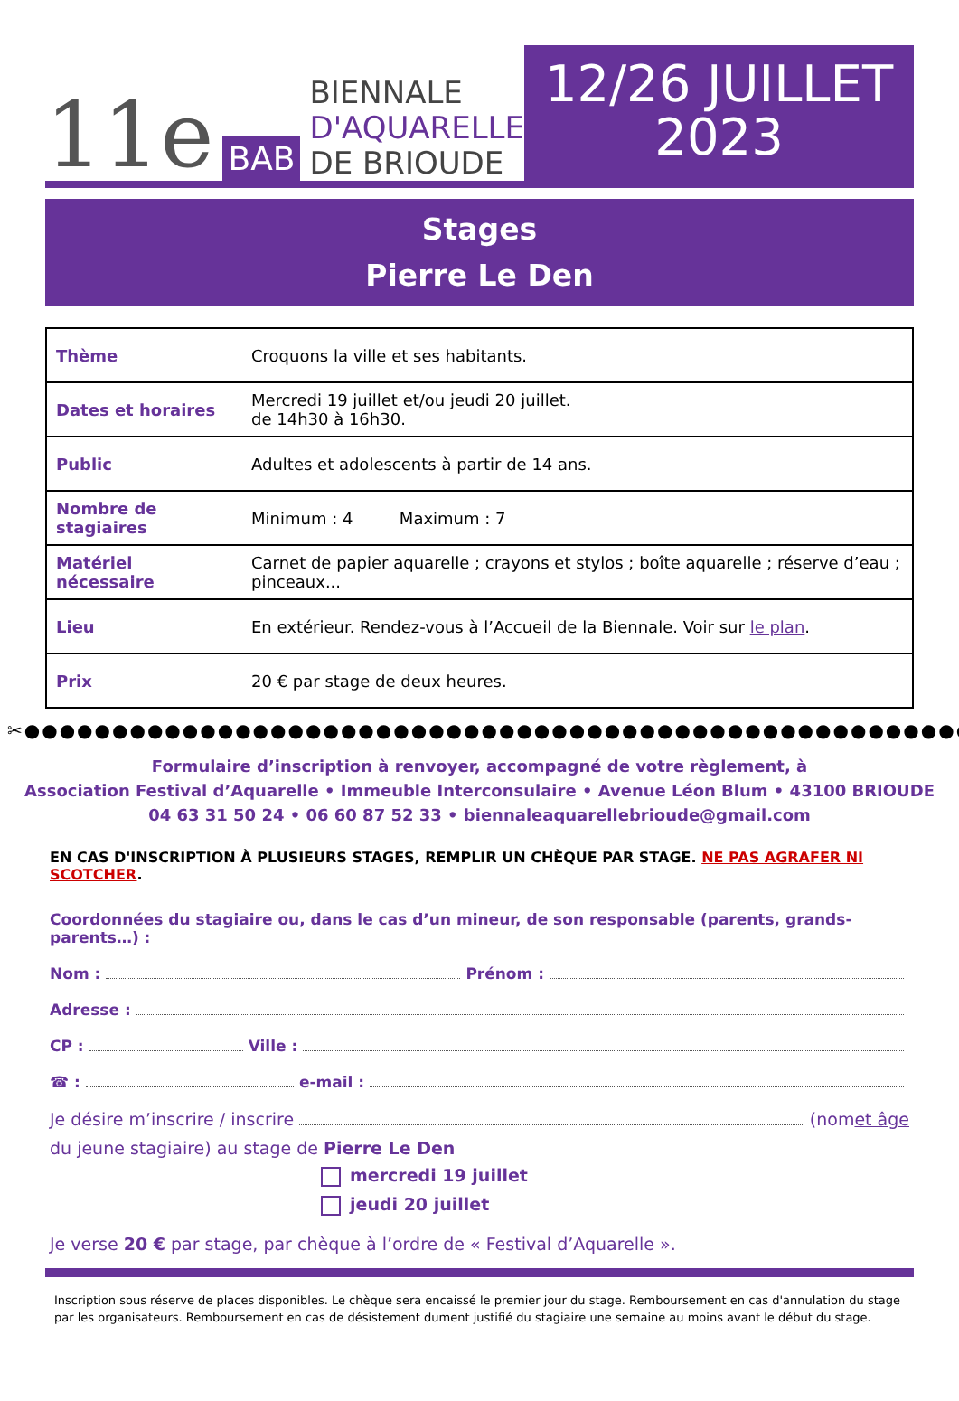11e BAB
BIENNALE
D'AQUARELLE
DE BRIOUDE
12/26 JUILLET
2023
Stages
Pierre Le Den
| Thème | Croquons la ville et ses habitants. |
| Dates et horaires | Mercredi 19 juillet et/ou jeudi 20 juillet. de 14h30 à 16h30. |
| Public | Adultes et adolescents à partir de 14 ans. |
| Nombre de stagiaires | Minimum : 4 Maximum : 7 |
| Matériel nécessaire | Carnet de papier aquarelle ; crayons et stylos ; boîte aquarelle ; réserve d’eau ; pinceaux... |
| Lieu | En extérieur. Rendez-vous à l’Accueil de la Biennale. Voir sur le plan . |
| Prix | 20 € par stage de deux heures. |
✂●●●●●●●●●●●●●●●●●●●●●●●●●●●●●●●●●●●●●●●●●●●●●●●●●●●●●●●●●●●●●●●●●●●●●●
Formulaire d’inscription à renvoyer, accompagné de votre règlement, à
Association Festival d’Aquarelle • Immeuble Interconsulaire • Avenue Léon Blum • 43100 BRIOUDE
04 63 31 50 24 • 06 60 87 52 33 • biennaleaquarellebrioude@gmail.com
EN CAS D'INSCRIPTION À PLUSIEURS STAGES, REMPLIR UN CHÈQUE PAR STAGE. NE PAS AGRAFER NI SCOTCHER.
Coordonnées du stagiaire ou, dans le cas d’un mineur, de son responsable (parents, grands-parents…) :
Nom : Prénom :
Adresse :
CP : Ville :
☎ : e-mail :
Je désire m’inscrire / inscrire (nom et âge
du jeune stagiaire) au stage de Pierre Le Den
mercredi 19 juillet
jeudi 20 juillet
Je verse 20 € par stage, par chèque à l’ordre de « Festival d’Aquarelle ».
Inscription sous réserve de places disponibles. Le chèque sera encaissé le premier jour du stage. Remboursement en cas d'annulation du stage par les organisateurs. Remboursement en cas de désistement dument justifié du stagiaire une semaine au moins avant le début du stage.